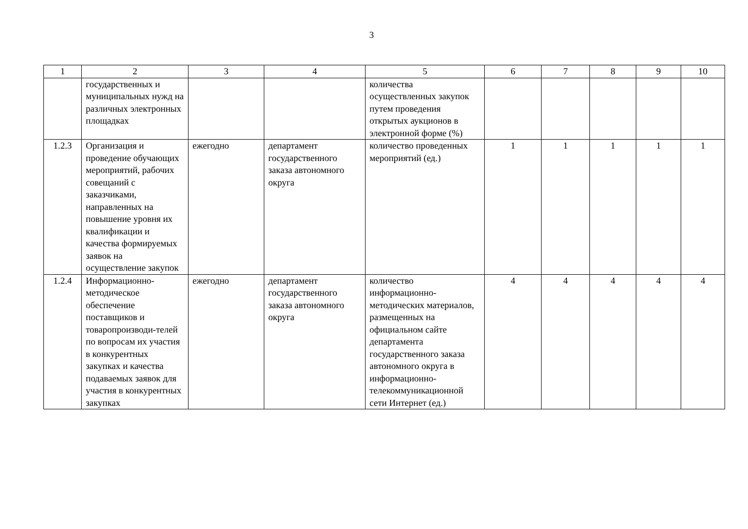3
| 1 | 2 | 3 | 4 | 5 | 6 | 7 | 8 | 9 | 10 |
| --- | --- | --- | --- | --- | --- | --- | --- | --- | --- |
| | государственных и муниципальных нужд на различных электронных площадках | | | количества осуществленных закупок путем проведения открытых аукционов в электронной форме (%) | | | | | |
| 1.2.3 | Организация и проведение обучающих мероприятий, рабочих совещаний с заказчиками, направленных на повышение уровня их квалификации и качества формируемых заявок на осуществление закупок | ежегодно | департамент государственного заказа автономного округа | количество проведенных мероприятий (ед.) | 1 | 1 | 1 | 1 | 1 |
| 1.2.4 | Информационно-методическое обеспечение поставщиков и товаропроизводи-телей по вопросам их участия в конкурентных закупках и качества подаваемых заявок для участия в конкурентных закупках | ежегодно | департамент государственного заказа автономного округа | количество информационно-методических материалов, размещенных на официальном сайте департамента государственного заказа автономного округа в информационно-телекоммуникационной сети Интернет (ед.) | 4 | 4 | 4 | 4 | 4 |